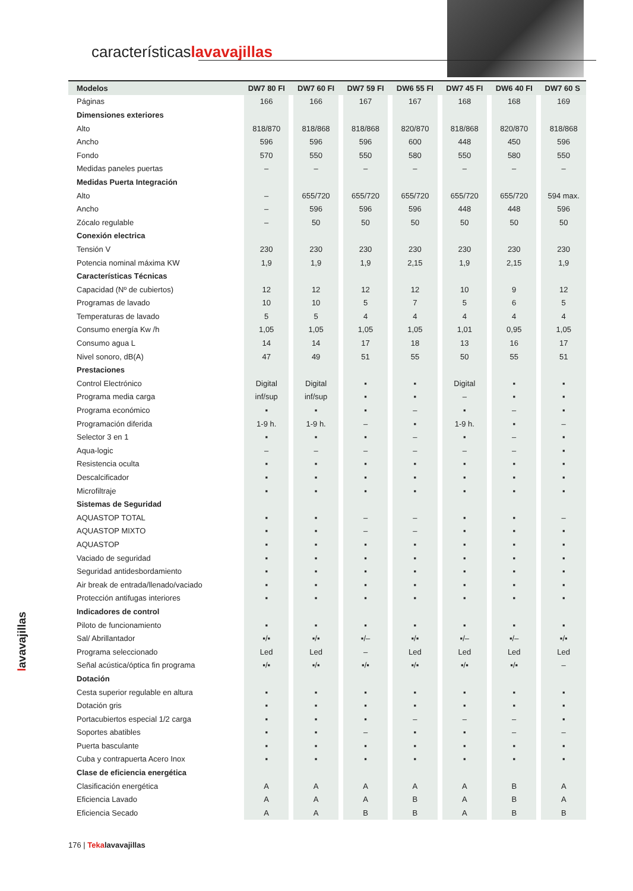característicaslavavajillas
| Modelos | DW7 80 FI | DW7 60 FI | DW7 59 FI | DW6 55 FI | DW7 45 FI | DW6 40 FI | DW7 60 S |
| --- | --- | --- | --- | --- | --- | --- | --- |
| Páginas | 166 | 166 | 167 | 167 | 168 | 168 | 169 |
| Dimensiones exteriores | | | | | | | |
| Alto | 818/870 | 818/868 | 818/868 | 820/870 | 818/868 | 820/870 | 818/868 |
| Ancho | 596 | 596 | 596 | 600 | 448 | 450 | 596 |
| Fondo | 570 | 550 | 550 | 580 | 550 | 580 | 550 |
| Medidas paneles puertas | – | – | – | – | – | – | – |
| Medidas Puerta Integración | | | | | | | |
| Alto | – | 655/720 | 655/720 | 655/720 | 655/720 | 655/720 | 594 max. |
| Ancho | – | 596 | 596 | 596 | 448 | 448 | 596 |
| Zócalo regulable | – | 50 | 50 | 50 | 50 | 50 | 50 |
| Conexión electrica | | | | | | | |
| Tensión V | 230 | 230 | 230 | 230 | 230 | 230 | 230 |
| Potencia nominal máxima KW | 1,9 | 1,9 | 1,9 | 2,15 | 1,9 | 2,15 | 1,9 |
| Características Técnicas | | | | | | | |
| Capacidad (Nº de cubiertos) | 12 | 12 | 12 | 12 | 10 | 9 | 12 |
| Programas de lavado | 10 | 10 | 5 | 7 | 5 | 6 | 5 |
| Temperaturas de lavado | 5 | 5 | 4 | 4 | 4 | 4 | 4 |
| Consumo energía Kw /h | 1,05 | 1,05 | 1,05 | 1,05 | 1,01 | 0,95 | 1,05 |
| Consumo agua L | 14 | 14 | 17 | 18 | 13 | 16 | 17 |
| Nivel sonoro, dB(A) | 47 | 49 | 51 | 55 | 50 | 55 | 51 |
| Prestaciones | | | | | | | |
| Control Electrónico | Digital | Digital | ▪ | ▪ | Digital | ▪ | ▪ |
| Programa media carga | inf/sup | inf/sup | ▪ | ▪ | – | ▪ | ▪ |
| Programa económico | ▪ | ▪ | ▪ | – | ▪ | – | ▪ |
| Programación diferida | 1-9 h. | 1-9 h. | – | ▪ | 1-9 h. | ▪ | – |
| Selector 3 en 1 | ▪ | ▪ | ▪ | – | ▪ | – | ▪ |
| Aqua-logic | – | – | – | – | – | – | ▪ |
| Resistencia oculta | ▪ | ▪ | ▪ | ▪ | ▪ | ▪ | ▪ |
| Descalcificador | ▪ | ▪ | ▪ | ▪ | ▪ | ▪ | ▪ |
| Microfiltraje | ▪ | ▪ | ▪ | ▪ | ▪ | ▪ | ▪ |
| Sistemas de Seguridad | | | | | | | |
| AQUASTOP TOTAL | ▪ | ▪ | – | – | ▪ | ▪ | – |
| AQUASTOP MIXTO | ▪ | ▪ | – | – | ▪ | ▪ | ▪ |
| AQUASTOP | ▪ | ▪ | ▪ | ▪ | ▪ | ▪ | ▪ |
| Vaciado de seguridad | ▪ | ▪ | ▪ | ▪ | ▪ | ▪ | ▪ |
| Seguridad antidesbordamiento | ▪ | ▪ | ▪ | ▪ | ▪ | ▪ | ▪ |
| Air break de entrada/llenado/vaciado | ▪ | ▪ | ▪ | ▪ | ▪ | ▪ | ▪ |
| Protección antifugas interiores | ▪ | ▪ | ▪ | ▪ | ▪ | ▪ | ▪ |
| Indicadores de control | | | | | | | |
| Piloto de funcionamiento | ▪ | ▪ | ▪ | ▪ | ▪ | ▪ | ▪ |
| Sal/ Abrillantador | ▪/▪ | ▪/▪ | ▪/– | ▪/▪ | ▪/– | ▪/– | ▪/▪ |
| Programa seleccionado | Led | Led | – | Led | Led | Led | Led |
| Señal acústica/óptica fin programa | ▪/▪ | ▪/▪ | ▪/▪ | ▪/▪ | ▪/▪ | ▪/▪ | – |
| Dotación | | | | | | | |
| Cesta superior regulable en altura | ▪ | ▪ | ▪ | ▪ | ▪ | ▪ | ▪ |
| Dotación gris | ▪ | ▪ | ▪ | ▪ | ▪ | ▪ | ▪ |
| Portacubiertos especial 1/2 carga | ▪ | ▪ | ▪ | – | – | – | ▪ |
| Soportes abatibles | ▪ | ▪ | – | ▪ | ▪ | – | – |
| Puerta basculante | ▪ | ▪ | ▪ | ▪ | ▪ | ▪ | ▪ |
| Cuba y contrapuerta Acero Inox | ▪ | ▪ | ▪ | ▪ | ▪ | ▪ | ▪ |
| Clase de eficiencia energética | | | | | | | |
| Clasificación energética | A | A | A | A | A | B | A |
| Eficiencia Lavado | A | A | A | B | A | B | A |
| Eficiencia Secado | A | A | B | B | A | B | B |
lavavajillas
176 | Teka lavavajillas